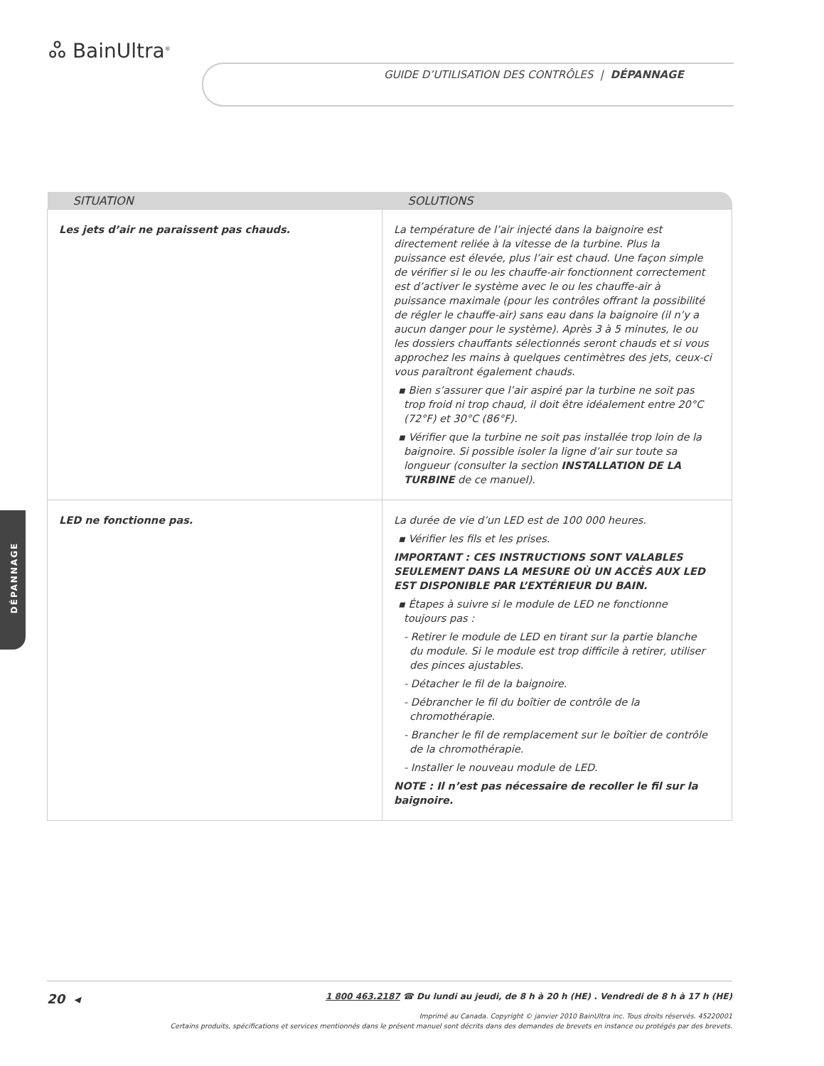ஃ BainUltra<sup>®</sup>
GUIDE D’UTILISATION DES CONTRÔLES | DÉPANNAGE
DÉPANNAGE
| SITUATION | SOLUTIONS |
| --- | --- |
| Les jets d’air ne paraissent pas chauds. | La température de l’air injecté dans la baignoire est directement reliée à la vitesse de la turbine. Plus la puissance est élevée, plus l’air est chaud. Une façon simple de vérifier si le ou les chauffe-air fonctionnent correctement est d’activer le système avec le ou les chauffe-air à puissance maximale (pour les contrôles offrant la possibilité de régler le chauffe-air) sans eau dans la baignoire (il n’y a aucun danger pour le système). Après 3 à 5 minutes, le ou les dossiers chauffants sélectionnés seront chauds et si vous approchez les mains à quelques centimètres des jets, ceux-ci vous paraîtront également chauds. ▪ Bien s’assurer que l’air aspiré par la turbine ne soit pas trop froid ni trop chaud, il doit être idéalement entre 20°C (72°F) et 30°C (86°F). ▪ Vérifier que la turbine ne soit pas installée trop loin de la baignoire. Si possible isoler la ligne d’air sur toute sa longueur (consulter la section INSTALLATION DE LA TURBINE de ce manuel). |
| LED ne fonctionne pas. | La durée de vie d’un LED est de 100 000 heures. ▪ Vérifier les fils et les prises. IMPORTANT : CES INSTRUCTIONS SONT VALABLES SEULEMENT DANS LA MESURE OÙ UN ACCÈS AUX LED EST DISPONIBLE PAR L’EXTÉRIEUR DU BAIN. ▪ Étapes à suivre si le module de LED ne fonctionne toujours pas : - Retirer le module de LED en tirant sur la partie blanche du module. Si le module est trop difficile à retirer, utiliser des pinces ajustables. - Détacher le fil de la baignoire. - Débrancher le fil du boîtier de contrôle de la chromothérapie. - Brancher le fil de remplacement sur le boîtier de contrôle de la chromothérapie. - Installer le nouveau module de LED. NOTE : Il n’est pas nécessaire de recoller le fil sur la baignoire. |
20 ◂ 1 800 463.2187 ☎ Du lundi au jeudi, de 8 h à 20 h (HE) . Vendredi de 8 h à 17 h (HE)
Imprimé au Canada. Copyright © janvier 2010 BainUltra inc. Tous droits réservés. 45220001
Certains produits, spécifications et services mentionnés dans le présent manuel sont décrits dans des demandes de brevets en instance ou protégés par des brevets.